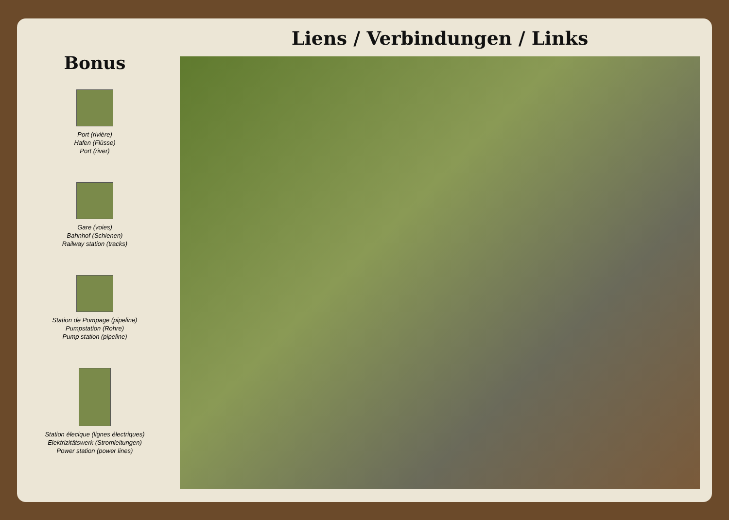Bonus
Port (rivière)
Hafen (Flüsse)
Port (river)
Gare (voies)
Bahnhof (Schienen)
Railway station (tracks)
Station de Pompage (pipeline)
Pumpstation (Rohre)
Pump station (pipeline)
Station élecique (lignes électriques)
Elektrizitätswerk (Stromleitungen)
Power station (power lines)
Liens / Verbindungen / Links